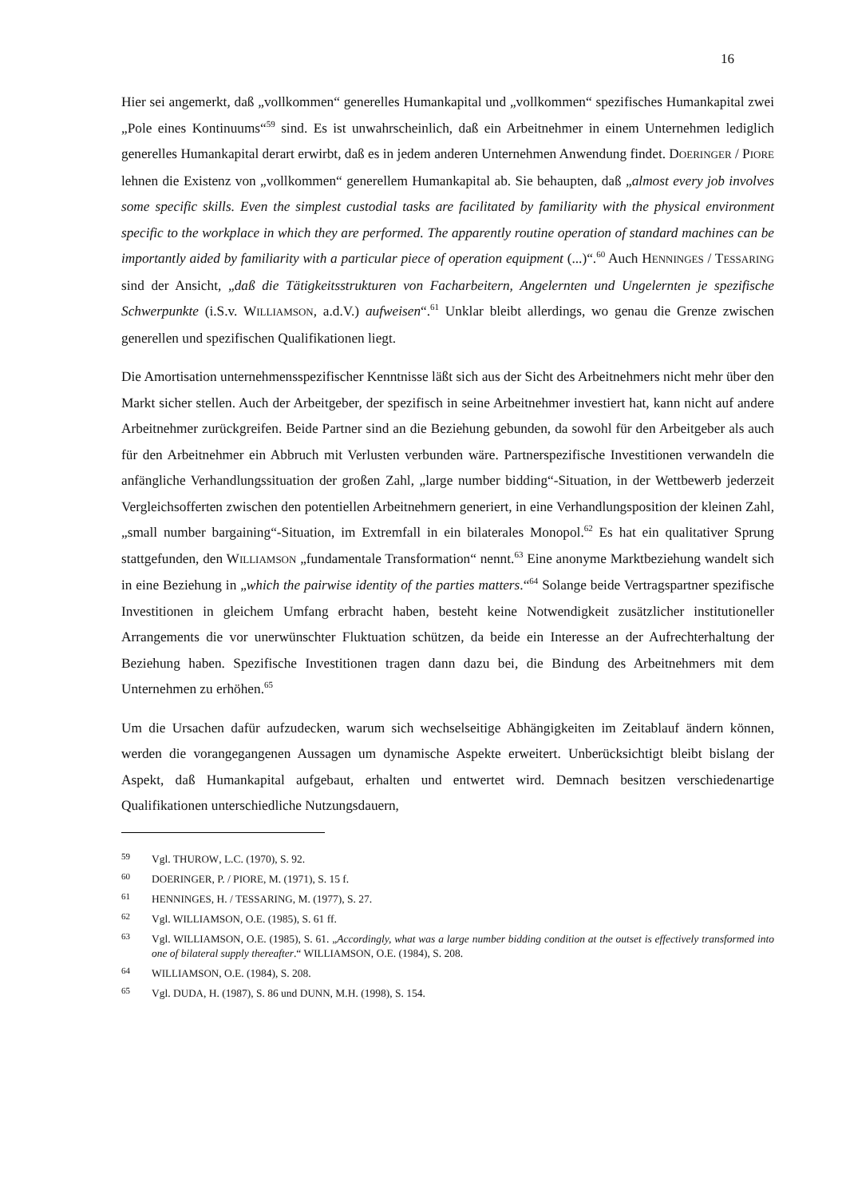16
Hier sei angemerkt, daß „vollkommen“ generelles Humankapital und „vollkommen“ spezifisches Humankapital zwei „Pole eines Kontinuums“<sup>59</sup> sind. Es ist unwahrscheinlich, daß ein Arbeitnehmer in einem Unternehmen lediglich generelles Humankapital derart erwirbt, daß es in jedem anderen Unternehmen Anwendung findet. DOERINGER / PIORE lehnen die Existenz von „vollkommen“ generellem Humankapital ab. Sie behaupten, daß „almost every job involves some specific skills. Even the simplest custodial tasks are facilitated by familiarity with the physical environment specific to the workplace in which they are performed. The apparently routine operation of standard machines can be importantly aided by familiarity with a particular piece of operation equipment (...)“.<sup>60</sup> Auch HENNINGES / TESSARING sind der Ansicht, „daß die Tätigkeitsstrukturen von Facharbeitern, Angelernten und Ungelernten je spezifische Schwerpunkte (i.S.v. WILLIAMSON, a.d.V.) aufweisen“.<sup>61</sup> Unklar bleibt allerdings, wo genau die Grenze zwischen generellen und spezifischen Qualifikationen liegt.
Die Amortisation unternehmensspezifischer Kenntnisse läßt sich aus der Sicht des Arbeitnehmers nicht mehr über den Markt sicher stellen. Auch der Arbeitgeber, der spezifisch in seine Arbeitnehmer investiert hat, kann nicht auf andere Arbeitnehmer zurückgreifen. Beide Partner sind an die Beziehung gebunden, da sowohl für den Arbeitgeber als auch für den Arbeitnehmer ein Abbruch mit Verlusten verbunden wäre. Partnerspezifische Investitionen verwandeln die anfängliche Verhandlungssituation der großen Zahl, „large number bidding“-Situation, in der Wettbewerb jederzeit Vergleichsofferten zwischen den potentiellen Arbeitnehmern generiert, in eine Verhandlungsposition der kleinen Zahl, „small number bargaining“-Situation, im Extremfall in ein bilaterales Monopol.<sup>62</sup> Es hat ein qualitativer Sprung stattgefunden, den WILLIAMSON „fundamentale Transformation“ nennt.<sup>63</sup> Eine anonyme Marktbeziehung wandelt sich in eine Beziehung in „which the pairwise identity of the parties matters.“<sup>64</sup> Solange beide Vertragspartner spezifische Investitionen in gleichem Umfang erbracht haben, besteht keine Notwendigkeit zusätzlicher institutioneller Arrangements die vor unerwünschter Fluktuation schützen, da beide ein Interesse an der Aufrechterhaltung der Beziehung haben. Spezifische Investitionen tragen dann dazu bei, die Bindung des Arbeitnehmers mit dem Unternehmen zu erhöhen.<sup>65</sup>
Um die Ursachen dafür aufzudecken, warum sich wechselseitige Abhängigkeiten im Zeitablauf ändern können, werden die vorangegangenen Aussagen um dynamische Aspekte erweitert. Unberücksichtigt bleibt bislang der Aspekt, daß Humankapital aufgebaut, erhalten und entwertet wird. Demnach besitzen verschiedenartige Qualifikationen unterschiedliche Nutzungsdauern,
59 Vgl. THUROW, L.C. (1970), S. 92.
60 DOERINGER, P. / PIORE, M. (1971), S. 15 f.
61 HENNINGES, H. / TESSARING, M. (1977), S. 27.
62 Vgl. WILLIAMSON, O.E. (1985), S. 61 ff.
63 Vgl. WILLIAMSON, O.E. (1985), S. 61. „Accordingly, what was a large number bidding condition at the outset is effectively transformed into one of bilateral supply thereafter.“ WILLIAMSON, O.E. (1984), S. 208.
64 WILLIAMSON, O.E. (1984), S. 208.
65 Vgl. DUDA, H. (1987), S. 86 und DUNN, M.H. (1998), S. 154.